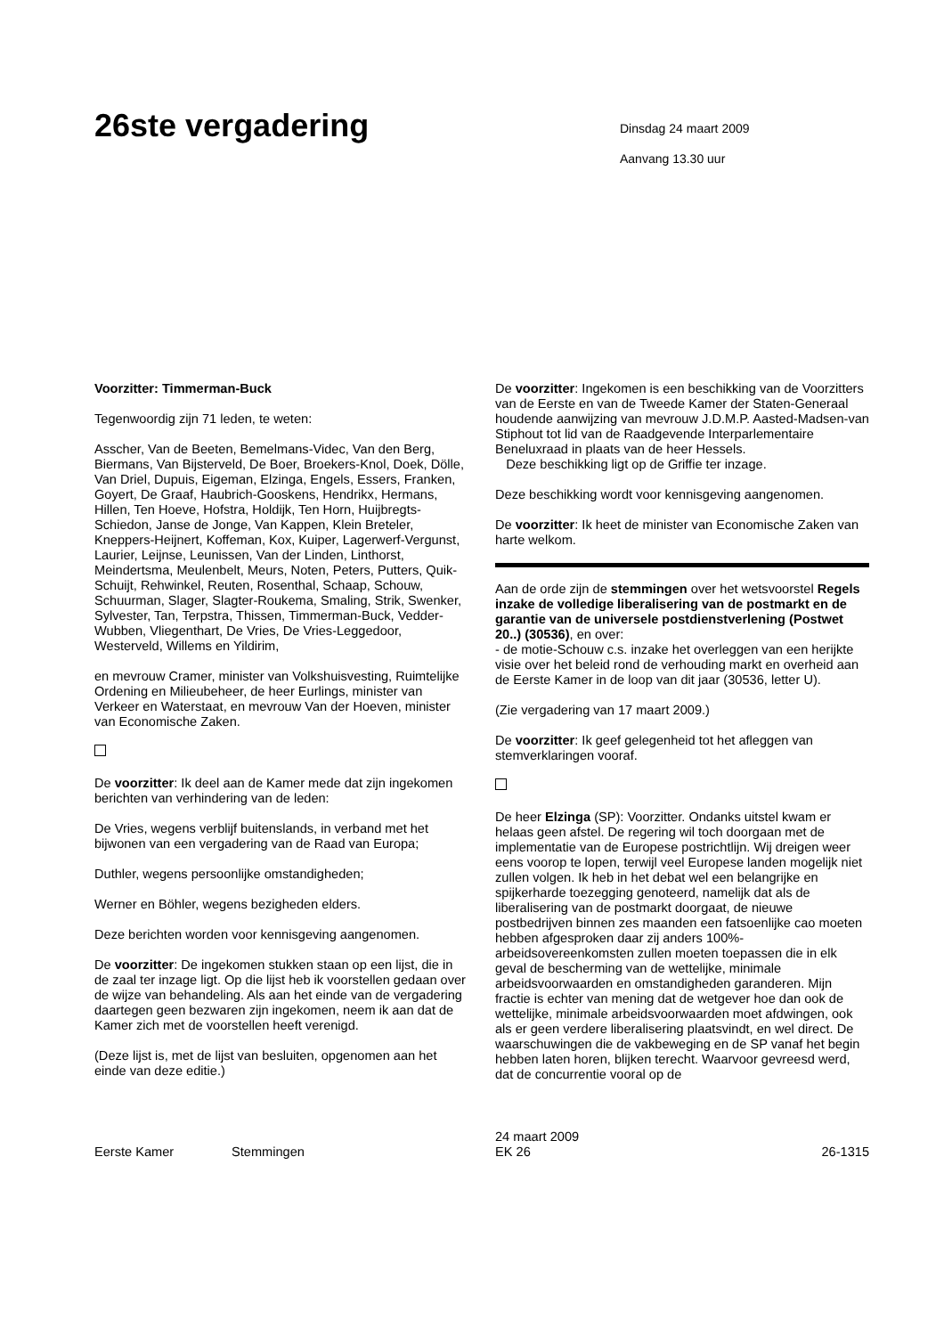26ste vergadering
Dinsdag 24 maart 2009
Aanvang 13.30 uur
Voorzitter: Timmerman-Buck
Tegenwoordig zijn 71 leden, te weten:
Asscher, Van de Beeten, Bemelmans-Videc, Van den Berg, Biermans, Van Bijsterveld, De Boer, Broekers-Knol, Doek, Dölle, Van Driel, Dupuis, Eigeman, Elzinga, Engels, Essers, Franken, Goyert, De Graaf, Haubrich-Gooskens, Hendrikx, Hermans, Hillen, Ten Hoeve, Hofstra, Holdijk, Ten Horn, Huijbregts-Schiedon, Janse de Jonge, Van Kappen, Klein Breteler, Kneppers-Heijnert, Koffeman, Kox, Kuiper, Lagerwerf-Vergunst, Laurier, Leijnse, Leunissen, Van der Linden, Linthorst, Meindertsma, Meulenbelt, Meurs, Noten, Peters, Putters, Quik-Schuijt, Rehwinkel, Reuten, Rosenthal, Schaap, Schouw, Schuurman, Slager, Slagter-Roukema, Smaling, Strik, Swenker, Sylvester, Tan, Terpstra, Thissen, Timmerman-Buck, Vedder-Wubben, Vliegenthart, De Vries, De Vries-Leggedoor, Westerveld, Willems en Yildirim,
en mevrouw Cramer, minister van Volkshuisvesting, Ruimtelijke Ordening en Milieubeheer, de heer Eurlings, minister van Verkeer en Waterstaat, en mevrouw Van der Hoeven, minister van Economische Zaken.
De voorzitter: Ik deel aan de Kamer mede dat zijn ingekomen berichten van verhindering van de leden:
De Vries, wegens verblijf buitenslands, in verband met het bijwonen van een vergadering van de Raad van Europa;
Duthler, wegens persoonlijke omstandigheden;
Werner en Böhler, wegens bezigheden elders.
Deze berichten worden voor kennisgeving aangenomen.
De voorzitter: De ingekomen stukken staan op een lijst, die in de zaal ter inzage ligt. Op die lijst heb ik voorstellen gedaan over de wijze van behandeling. Als aan het einde van de vergadering daartegen geen bezwaren zijn ingekomen, neem ik aan dat de Kamer zich met de voorstellen heeft verenigd.
(Deze lijst is, met de lijst van besluiten, opgenomen aan het einde van deze editie.)
De voorzitter: Ingekomen is een beschikking van de Voorzitters van de Eerste en van de Tweede Kamer der Staten-Generaal houdende aanwijzing van mevrouw J.D.M.P. Aasted-Madsen-van Stiphout tot lid van de Raadgevende Interparlementaire Beneluxraad in plaats van de heer Hessels.
Deze beschikking ligt op de Griffie ter inzage.
Deze beschikking wordt voor kennisgeving aangenomen.
De voorzitter: Ik heet de minister van Economische Zaken van harte welkom.
Aan de orde zijn de stemmingen over het wetsvoorstel Regels inzake de volledige liberalisering van de postmarkt en de garantie van de universele postdienstverlening (Postwet 20..) (30536), en over:
- de motie-Schouw c.s. inzake het overleggen van een herijkte visie over het beleid rond de verhouding markt en overheid aan de Eerste Kamer in de loop van dit jaar (30536, letter U).
(Zie vergadering van 17 maart 2009.)
De voorzitter: Ik geef gelegenheid tot het afleggen van stemverklaringen vooraf.
De heer Elzinga (SP): Voorzitter. Ondanks uitstel kwam er helaas geen afstel. De regering wil toch doorgaan met de implementatie van de Europese postrichtlijn. Wij dreigen weer eens voorop te lopen, terwijl veel Europese landen mogelijk niet zullen volgen. Ik heb in het debat wel een belangrijke en spijkerharde toezegging genoteerd, namelijk dat als de liberalisering van de postmarkt doorgaat, de nieuwe postbedrijven binnen zes maanden een fatsoenlijke cao moeten hebben afgesproken daar zij anders 100%-arbeidsovereenkomsten zullen moeten toepassen die in elk geval de bescherming van de wettelijke, minimale arbeidsvoorwaarden en omstandigheden garanderen. Mijn fractie is echter van mening dat de wetgever hoe dan ook de wettelijke, minimale arbeidsvoorwaarden moet afdwingen, ook als er geen verdere liberalisering plaatsvindt, en wel direct. De waarschuwingen die de vakbeweging en de SP vanaf het begin hebben laten horen, blijken terecht. Waarvoor gevreesd werd, dat de concurrentie vooral op de
Eerste Kamer
Stemmingen
24 maart 2009
EK 26
26-1315